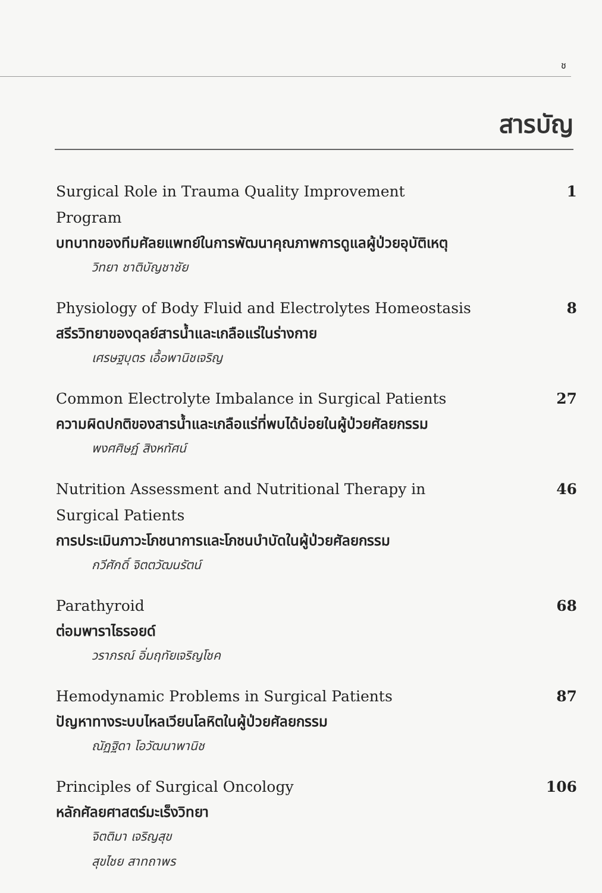ช
สารบัญ
Surgical Role in Trauma Quality Improvement Program
บทบาทของทีมศัลยแพทย์ในการพัฒนาคุณภาพการดูแลผู้ป่วยอุบัติเหตุ
วิทยา ชาติบัญชาชัย
1
Physiology of Body Fluid and Electrolytes Homeostasis
สรีรวิทยาของดุลย์สารน้ำและเกลือแร่ในร่างกาย
เศรษฐบุตร เอื้อพานิชเจริญ
8
Common Electrolyte Imbalance in Surgical Patients
ความผิดปกติของสารน้ำและเกลือแร่ที่พบได้บ่อยในผู้ป่วยศัลยกรรม
พงศศิษฏ์ สิงหทัศน์
27
Nutrition Assessment and Nutritional Therapy in Surgical Patients
การประเมินภาวะโภชนาการและโภชนบำบัดในผู้ป่วยศัลยกรรม
กวีศักดิ์ จิตตวัฒนรัตน์
46
Parathyroid
ต่อมพาราไธรอยด์
วราภรณ์ อิ่มฤทัยเจริญโชค
68
Hemodynamic Problems in Surgical Patients
ปัญหาทางระบบไหลเวียนโลหิตในผู้ป่วยศัลยกรรม
ณัฏฐิดา โอวัฒนาพานิช
87
Principles of Surgical Oncology
หลักศัลยศาสตร์มะเร็งวิทยา
จิตติมา เจริญสุข
สุขไชย สาทถาพร
106